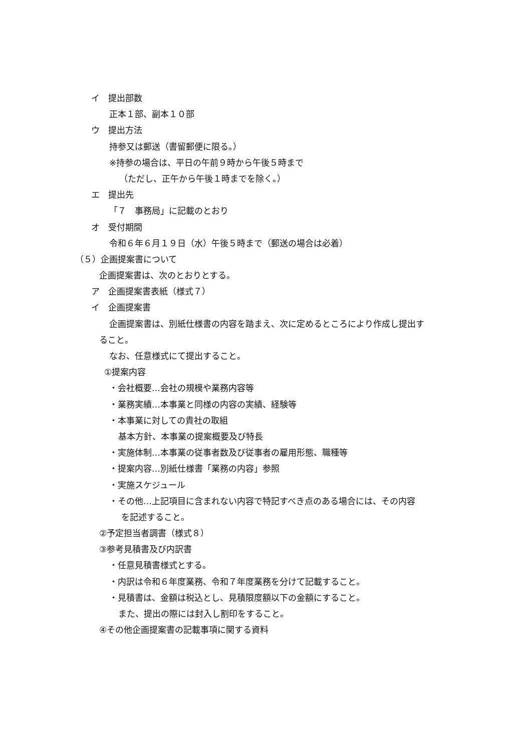イ　提出部数
正本１部、副本１０部
ウ　提出方法
持参又は郵送（書留郵便に限る。）
※持参の場合は、平日の午前９時から午後５時まで
（ただし、正午から午後１時までを除く。）
エ　提出先
「７　事務局」に記載のとおり
オ　受付期間
令和６年６月１９日（水）午後５時まで（郵送の場合は必着）
（５）企画提案書について
企画提案書は、次のとおりとする。
ア　企画提案書表紙（様式７）
イ　企画提案書
企画提案書は、別紙仕様書の内容を踏まえ、次に定めるところにより作成し提出す
ること。
なお、任意様式にて提出すること。
①提案内容
・会社概要…会社の規模や業務内容等
・業務実績…本事業と同様の内容の実績、経験等
・本事業に対しての貴社の取組
基本方針、本事業の提案概要及び特長
・実施体制…本事業の従事者数及び従事者の雇用形態、職種等
・提案内容…別紙仕様書「業務の内容」参照
・実施スケジュール
・その他…上記項目に含まれない内容で特記すべき点のある場合には、その内容
を記述すること。
②予定担当者調書（様式８）
③参考見積書及び内訳書
・任意見積書様式とする。
・内訳は令和６年度業務、令和７年度業務を分けて記載すること。
・見積書は、金額は税込とし、見積限度額以下の金額にすること。
また、提出の際には封入し割印をすること。
④その他企画提案書の記載事項に関する資料